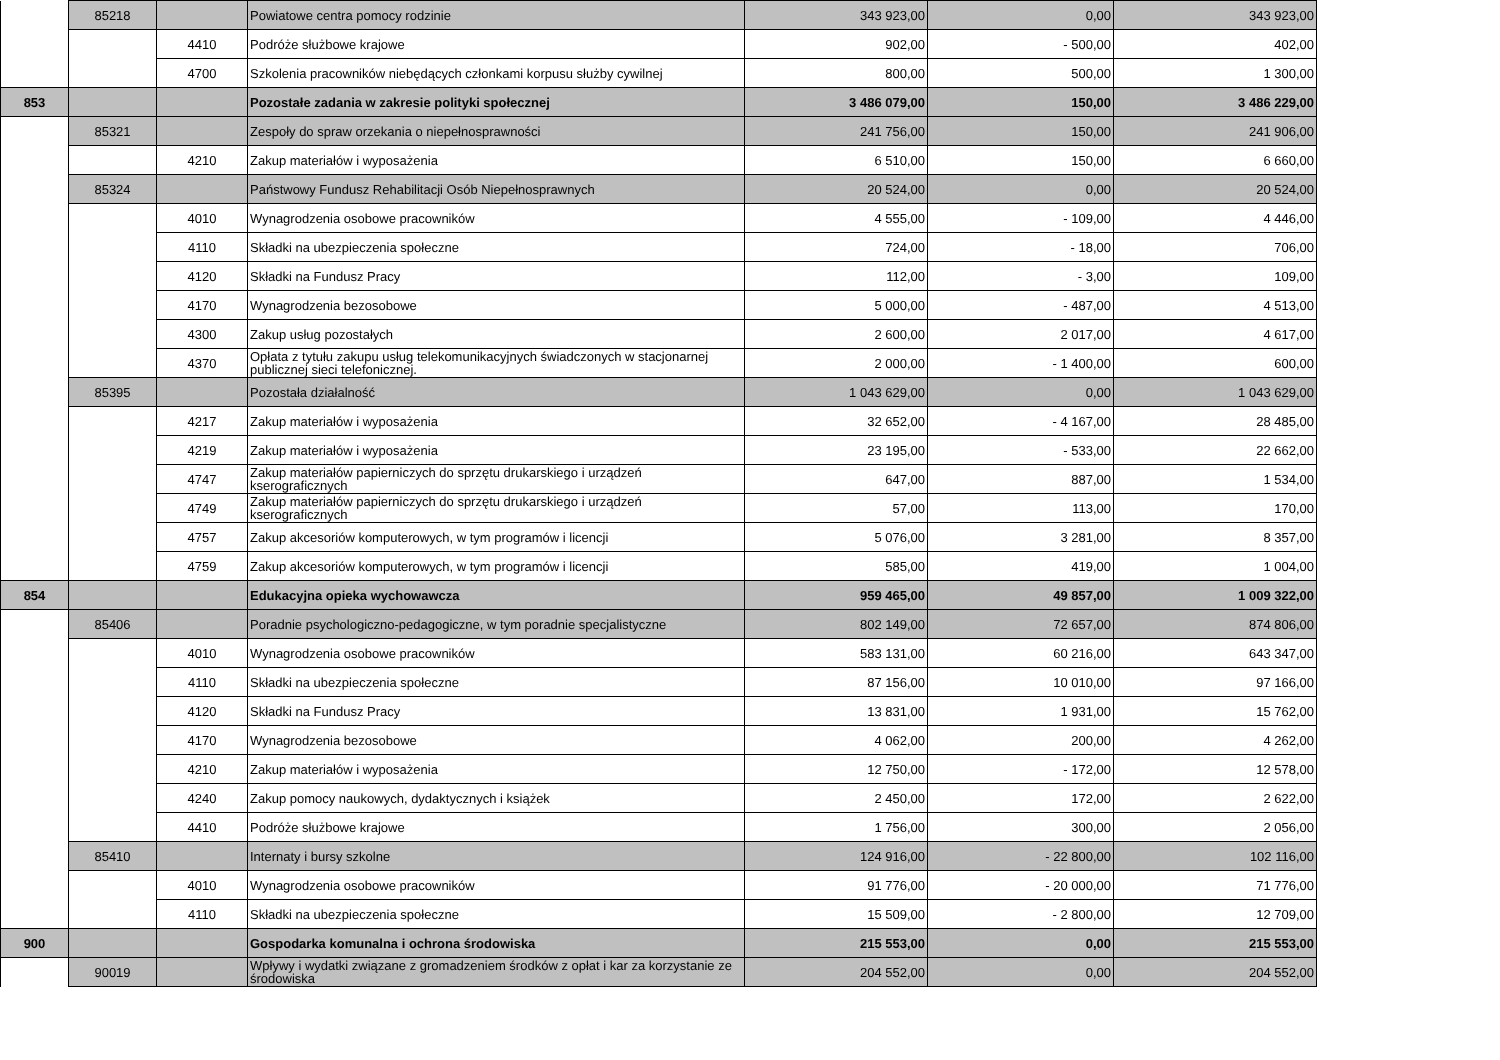| | 85218 | | Powiatowe centra pomocy rodzinie | 343 923,00 | 0,00 | 343 923,00 |
| | | 4410 | Podróże służbowe krajowe | 902,00 | - 500,00 | 402,00 |
| | | 4700 | Szkolenia pracowników niebędących członkami korpusu służby cywilnej | 800,00 | 500,00 | 1 300,00 |
| 853 | | | Pozostałe zadania w zakresie polityki społecznej | 3 486 079,00 | 150,00 | 3 486 229,00 |
| | 85321 | | Zespoły do spraw orzekania o niepełnosprawności | 241 756,00 | 150,00 | 241 906,00 |
| | | 4210 | Zakup materiałów i wyposażenia | 6 510,00 | 150,00 | 6 660,00 |
| | 85324 | | Państwowy Fundusz Rehabilitacji Osób Niepełnosprawnych | 20 524,00 | 0,00 | 20 524,00 |
| | | 4010 | Wynagrodzenia osobowe pracowników | 4 555,00 | - 109,00 | 4 446,00 |
| | | 4110 | Składki na ubezpieczenia społeczne | 724,00 | - 18,00 | 706,00 |
| | | 4120 | Składki na Fundusz Pracy | 112,00 | - 3,00 | 109,00 |
| | | 4170 | Wynagrodzenia bezosobowe | 5 000,00 | - 487,00 | 4 513,00 |
| | | 4300 | Zakup usług pozostałych | 2 600,00 | 2 017,00 | 4 617,00 |
| | | 4370 | Opłata z tytułu zakupu usług telekomunikacyjnych świadczonych w stacjonarnej publicznej sieci telefonicznej. | 2 000,00 | - 1 400,00 | 600,00 |
| | 85395 | | Pozostała działalność | 1 043 629,00 | 0,00 | 1 043 629,00 |
| | | 4217 | Zakup materiałów i wyposażenia | 32 652,00 | - 4 167,00 | 28 485,00 |
| | | 4219 | Zakup materiałów i wyposażenia | 23 195,00 | - 533,00 | 22 662,00 |
| | | 4747 | Zakup materiałów papierniczych do sprzętu drukarskiego i urządzeń kserograficznych | 647,00 | 887,00 | 1 534,00 |
| | | 4749 | Zakup materiałów papierniczych do sprzętu drukarskiego i urządzeń kserograficznych | 57,00 | 113,00 | 170,00 |
| | | 4757 | Zakup akcesoriów komputerowych, w tym programów i licencji | 5 076,00 | 3 281,00 | 8 357,00 |
| | | 4759 | Zakup akcesoriów komputerowych, w tym programów i licencji | 585,00 | 419,00 | 1 004,00 |
| 854 | | | Edukacyjna opieka wychowawcza | 959 465,00 | 49 857,00 | 1 009 322,00 |
| | 85406 | | Poradnie psychologiczno-pedagogiczne, w tym poradnie specjalistyczne | 802 149,00 | 72 657,00 | 874 806,00 |
| | | 4010 | Wynagrodzenia osobowe pracowników | 583 131,00 | 60 216,00 | 643 347,00 |
| | | 4110 | Składki na ubezpieczenia społeczne | 87 156,00 | 10 010,00 | 97 166,00 |
| | | 4120 | Składki na Fundusz Pracy | 13 831,00 | 1 931,00 | 15 762,00 |
| | | 4170 | Wynagrodzenia bezosobowe | 4 062,00 | 200,00 | 4 262,00 |
| | | 4210 | Zakup materiałów i wyposażenia | 12 750,00 | - 172,00 | 12 578,00 |
| | | 4240 | Zakup pomocy naukowych, dydaktycznych i książek | 2 450,00 | 172,00 | 2 622,00 |
| | | 4410 | Podróże służbowe krajowe | 1 756,00 | 300,00 | 2 056,00 |
| | 85410 | | Internaty i bursy szkolne | 124 916,00 | - 22 800,00 | 102 116,00 |
| | | 4010 | Wynagrodzenia osobowe pracowników | 91 776,00 | - 20 000,00 | 71 776,00 |
| | | 4110 | Składki na ubezpieczenia społeczne | 15 509,00 | - 2 800,00 | 12 709,00 |
| 900 | | | Gospodarka komunalna i ochrona środowiska | 215 553,00 | 0,00 | 215 553,00 |
| | 90019 | | Wpływy i wydatki związane z gromadzeniem środków z opłat i kar za korzystanie ze środowiska | 204 552,00 | 0,00 | 204 552,00 |